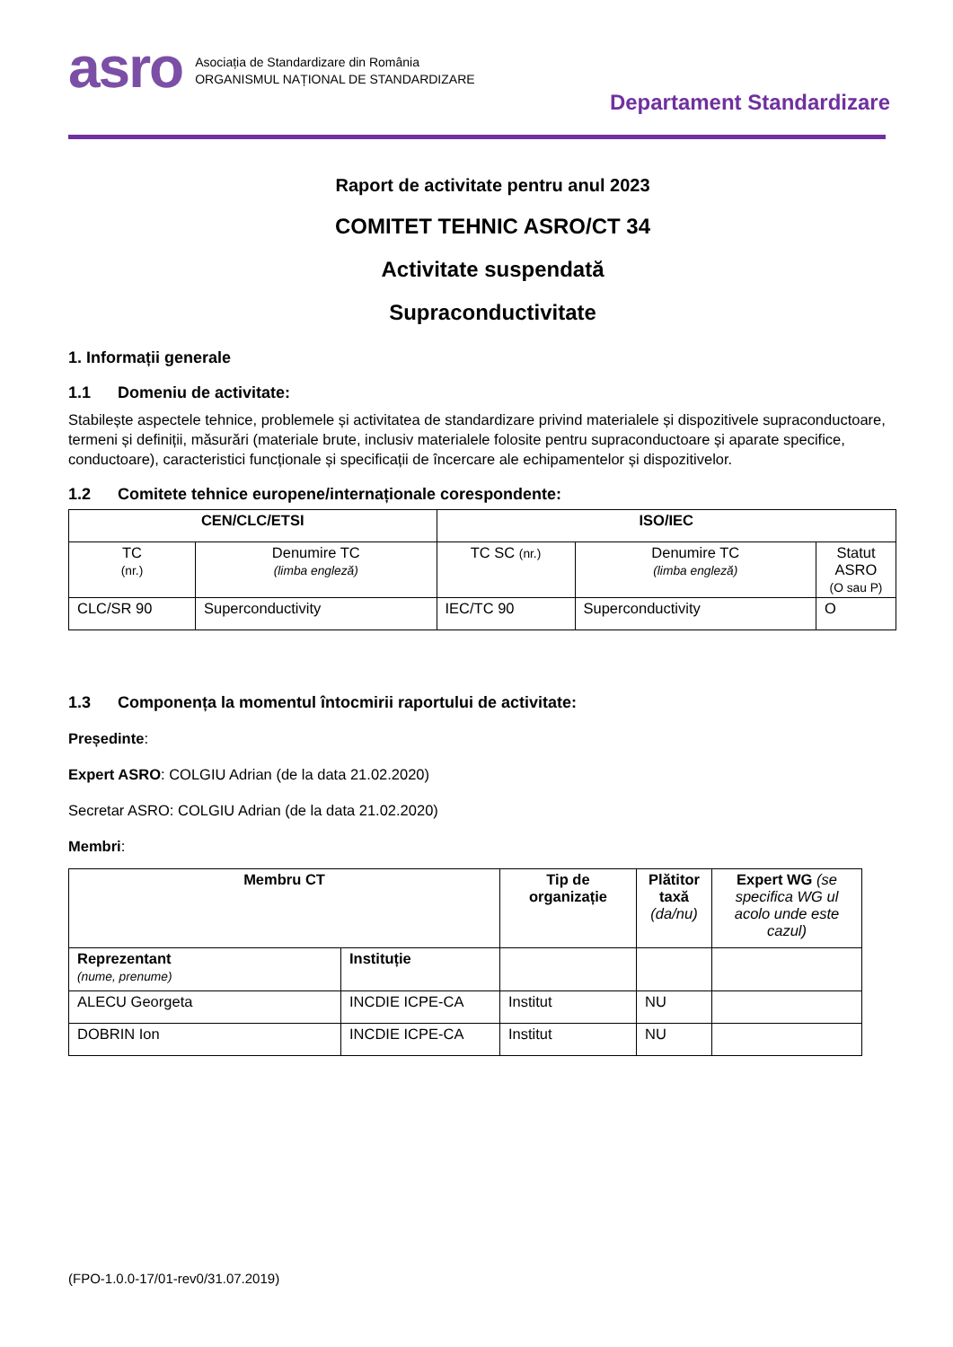asro
Asociația de Standardizare din România
ORGANISMUL NAȚIONAL DE STANDARDIZARE
Departament Standardizare
Raport de activitate pentru anul 2023
COMITET TEHNIC ASRO/CT 34
Activitate suspendată
Supraconductivitate
1. Informații generale
1.1 Domeniu de activitate:
Stabilește aspectele tehnice, problemele și activitatea de standardizare privind materialele și dispozitivele supraconductoare, termeni și definiții, măsurări (materiale brute, inclusiv materialele folosite pentru supraconductoare și aparate specifice, conductoare), caracteristici funcționale și specificații de încercare ale echipamentelor și dispozitivelor.
1.2 Comitete tehnice europene/internaționale corespondente:
| CEN/CLC/ETSI | | ISO/IEC | | |
| --- | --- | --- | --- | --- |
| TC (nr.) | Denumire TC (limba engleză) | TC SC (nr.) | Denumire TC (limba engleză) | Statut ASRO (O sau P) |
| CLC/SR 90 | Superconductivity | IEC/TC 90 | Superconductivity | O |
1.3 Componența la momentul întocmirii raportului de activitate:
Președinte:
Expert ASRO: COLGIU Adrian (de la data 21.02.2020)
Secretar ASRO: COLGIU Adrian (de la data 21.02.2020)
Membri:
| Membru CT | | Tip de organizație | Plătitor taxă (da/nu) | Expert WG (se specifica WG ul acolo unde este cazul) |
| --- | --- | --- | --- | --- |
| Reprezentant (nume, prenume) | Instituție | | | |
| ALECU Georgeta | INCDIE ICPE-CA | Institut | NU | |
| DOBRIN Ion | INCDIE ICPE-CA | Institut | NU | |
(FPO-1.0.0-17/01-rev0/31.07.2019)